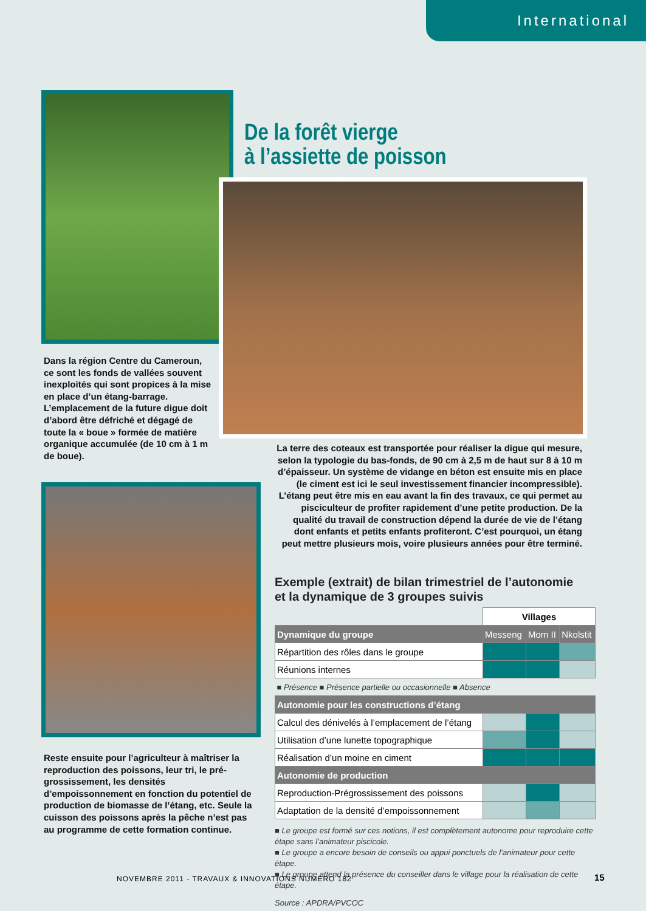International
De la forêt vierge
à l’assiette de poisson
Dans la région Centre du Cameroun, ce sont les fonds de vallées souvent inexploités qui sont propices à la mise en place d’un étang-barrage. L’emplacement de la future digue doit d’abord être défriché et dégagé de toute la « boue » formée de matière organique accumulée (de 10 cm à 1 m de boue).
La terre des coteaux est transportée pour réaliser la digue qui mesure, selon la typologie du bas-fonds, de 90 cm à 2,5 m de haut sur 8 à 10 m d’épaisseur. Un système de vidange en béton est ensuite mis en place (le ciment est ici le seul investissement financier incompressible). L’étang peut être mis en eau avant la fin des travaux, ce qui permet au pisciculteur de profiter rapidement d’une petite production. De la qualité du travail de construction dépend la durée de vie de l’étang dont enfants et petits enfants profiteront. C’est pourquoi, un étang peut mettre plusieurs mois, voire plusieurs années pour être terminé.
Reste ensuite pour l’agriculteur à maîtriser la reproduction des poissons, leur tri, le pré-grossissement, les densités d’empoissonnement en fonction du potentiel de production de biomasse de l’étang, etc. Seule la cuisson des poissons après la pêche n’est pas au programme de cette formation continue.
Exemple (extrait) de bilan trimestriel de l’autonomie
et la dynamique de 3 groupes suivis
| | Villages | | |
| Dynamique du groupe | Messeng | Mom II | Nkolstit |
| Répartition des rôles dans le groupe | | | |
| Réunions internes | | | |
| ■ Présence ■ Présence partielle ou occasionnelle ■ Absence | | | |
| Autonomie pour les constructions d’étang | | | |
| Calcul des dénivelés à l’emplacement de l’étang | | | |
| Utilisation d’une lunette topographique | | | |
| Réalisation d’un moine en ciment | | | |
| Autonomie de production | | | |
| Reproduction-Prégrossissement des poissons | | | |
| Adaptation de la densité d’empoissonnement | | | |
■ Le groupe est formé sur ces notions, il est complètement autonome pour reproduire cette étape sans l’animateur piscicole.
■ Le groupe a encore besoin de conseils ou appui ponctuels de l’animateur pour cette étape.
■ Le groupe attend la présence du conseiller dans le village pour la réalisation de cette étape.
Source : APDRA/PVCOC
NOVEMBRE 2011 - TRAVAUX & INNOVATIONS NUMÉRO 182
15